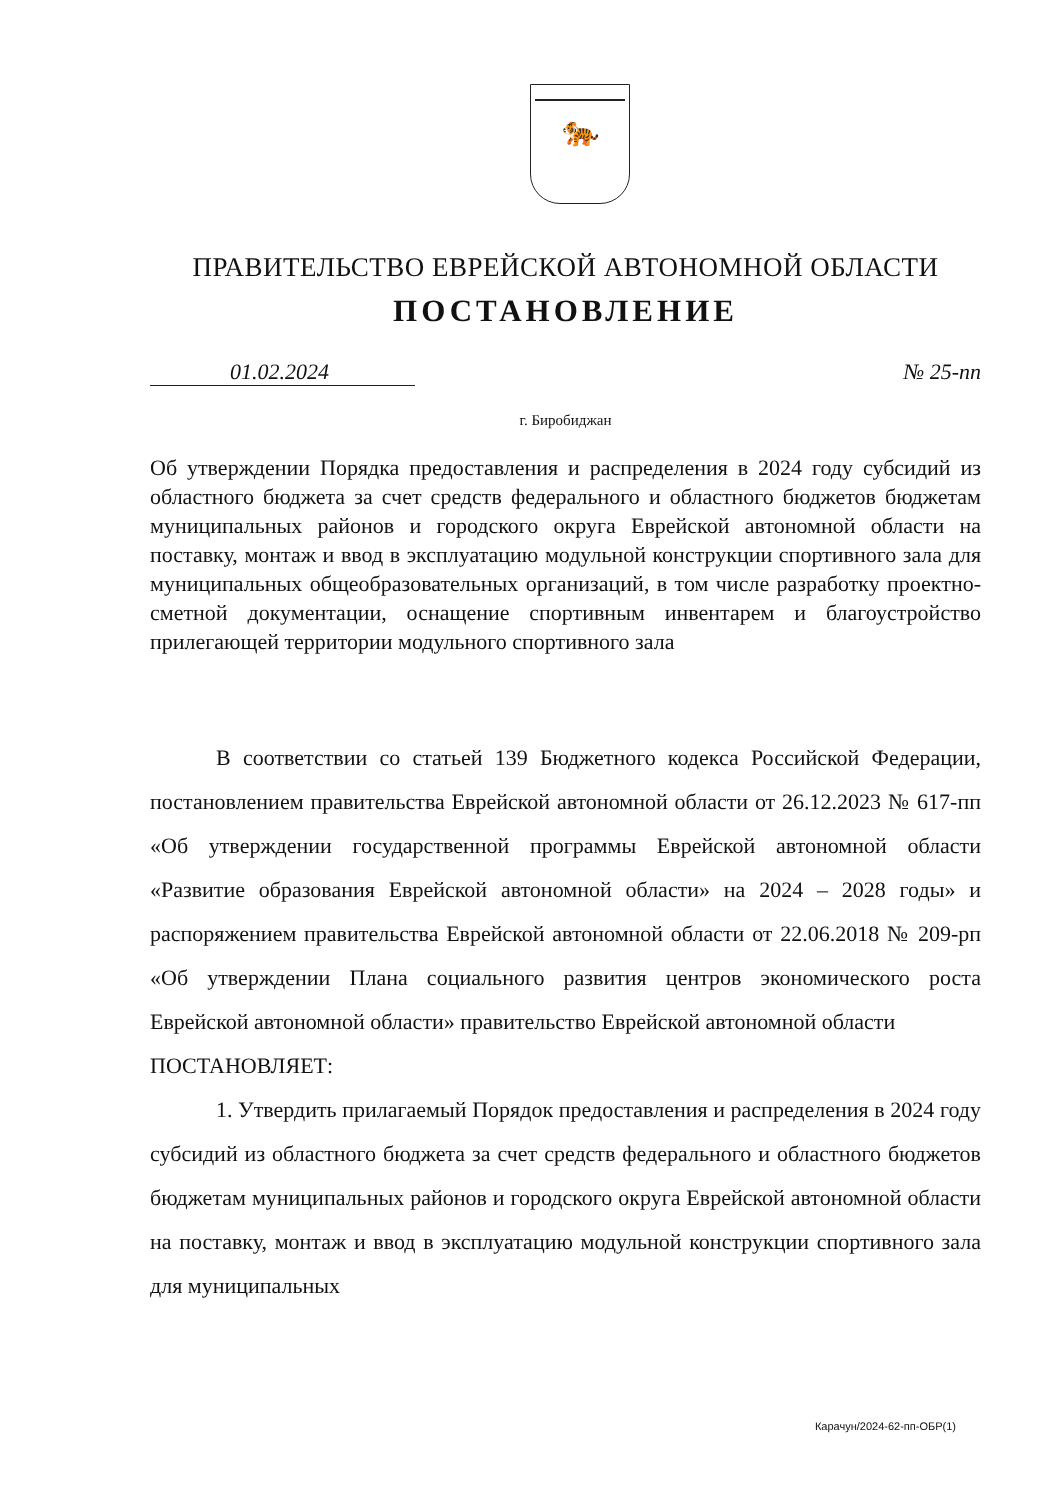🐅
ПРАВИТЕЛЬСТВО ЕВРЕЙСКОЙ АВТОНОМНОЙ ОБЛАСТИ
ПОСТАНОВЛЕНИЕ
01.02.2024 № 25-пп
г. Биробиджан
Об утверждении Порядка предоставления и распределения в 2024 году субсидий из областного бюджета за счет средств федерального и областного бюджетов бюджетам муниципальных районов и городского округа Еврейской автономной области на поставку, монтаж и ввод в эксплуатацию модульной конструкции спортивного зала для муниципальных общеобразовательных организаций, в том числе разработку проектно-сметной документации, оснащение спортивным инвентарем и благоустройство прилегающей территории модульного спортивного зала
В соответствии со статьей 139 Бюджетного кодекса Российской Федерации, постановлением правительства Еврейской автономной области от 26.12.2023 № 617-пп «Об утверждении государственной программы Еврейской автономной области «Развитие образования Еврейской автономной области» на 2024 – 2028 годы» и распоряжением правительства Еврейской автономной области от 22.06.2018 № 209-рп «Об утверждении Плана социального развития центров экономического роста Еврейской автономной области» правительство Еврейской автономной области
ПОСТАНОВЛЯЕТ:
1. Утвердить прилагаемый Порядок предоставления и распределения в 2024 году субсидий из областного бюджета за счет средств федерального и областного бюджетов бюджетам муниципальных районов и городского округа Еврейской автономной области на поставку, монтаж и ввод в эксплуатацию модульной конструкции спортивного зала для муниципальных
Карачун/2024-62-пп-ОБР(1)